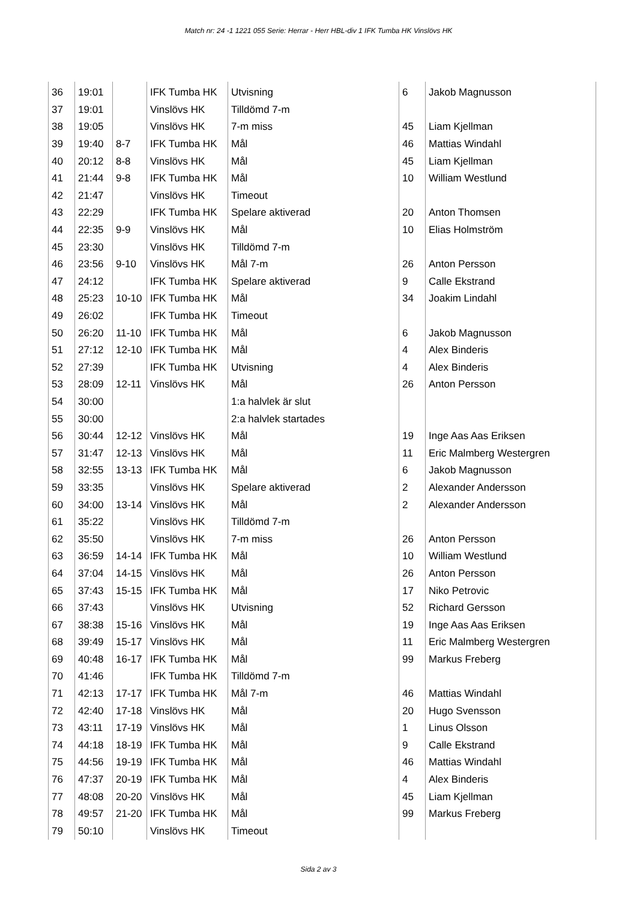Match nr: 24 -1 1221 055 Serie: Herrar - Herr HBL-div 1 IFK Tumba HK Vinslövs HK
| 36 | 19:01 | | IFK Tumba HK | Utvisning | 6 | Jakob Magnusson |
| 37 | 19:01 | | Vinslövs HK | Tilldömd 7-m | | |
| 38 | 19:05 | | Vinslövs HK | 7-m miss | 45 | Liam Kjellman |
| 39 | 19:40 | 8-7 | IFK Tumba HK | Mål | 46 | Mattias Windahl |
| 40 | 20:12 | 8-8 | Vinslövs HK | Mål | 45 | Liam Kjellman |
| 41 | 21:44 | 9-8 | IFK Tumba HK | Mål | 10 | William Westlund |
| 42 | 21:47 | | Vinslövs HK | Timeout | | |
| 43 | 22:29 | | IFK Tumba HK | Spelare aktiverad | 20 | Anton Thomsen |
| 44 | 22:35 | 9-9 | Vinslövs HK | Mål | 10 | Elias Holmström |
| 45 | 23:30 | | Vinslövs HK | Tilldömd 7-m | | |
| 46 | 23:56 | 9-10 | Vinslövs HK | Mål 7-m | 26 | Anton Persson |
| 47 | 24:12 | | IFK Tumba HK | Spelare aktiverad | 9 | Calle Ekstrand |
| 48 | 25:23 | 10-10 | IFK Tumba HK | Mål | 34 | Joakim Lindahl |
| 49 | 26:02 | | IFK Tumba HK | Timeout | | |
| 50 | 26:20 | 11-10 | IFK Tumba HK | Mål | 6 | Jakob Magnusson |
| 51 | 27:12 | 12-10 | IFK Tumba HK | Mål | 4 | Alex Binderis |
| 52 | 27:39 | | IFK Tumba HK | Utvisning | 4 | Alex Binderis |
| 53 | 28:09 | 12-11 | Vinslövs HK | Mål | 26 | Anton Persson |
| 54 | 30:00 | | | 1:a halvlek är slut | | |
| 55 | 30:00 | | | 2:a halvlek startades | | |
| 56 | 30:44 | 12-12 | Vinslövs HK | Mål | 19 | Inge Aas Aas Eriksen |
| 57 | 31:47 | 12-13 | Vinslövs HK | Mål | 11 | Eric Malmberg Westergren |
| 58 | 32:55 | 13-13 | IFK Tumba HK | Mål | 6 | Jakob Magnusson |
| 59 | 33:35 | | Vinslövs HK | Spelare aktiverad | 2 | Alexander Andersson |
| 60 | 34:00 | 13-14 | Vinslövs HK | Mål | 2 | Alexander Andersson |
| 61 | 35:22 | | Vinslövs HK | Tilldömd 7-m | | |
| 62 | 35:50 | | Vinslövs HK | 7-m miss | 26 | Anton Persson |
| 63 | 36:59 | 14-14 | IFK Tumba HK | Mål | 10 | William Westlund |
| 64 | 37:04 | 14-15 | Vinslövs HK | Mål | 26 | Anton Persson |
| 65 | 37:43 | 15-15 | IFK Tumba HK | Mål | 17 | Niko Petrovic |
| 66 | 37:43 | | Vinslövs HK | Utvisning | 52 | Richard Gersson |
| 67 | 38:38 | 15-16 | Vinslövs HK | Mål | 19 | Inge Aas Aas Eriksen |
| 68 | 39:49 | 15-17 | Vinslövs HK | Mål | 11 | Eric Malmberg Westergren |
| 69 | 40:48 | 16-17 | IFK Tumba HK | Mål | 99 | Markus Freberg |
| 70 | 41:46 | | IFK Tumba HK | Tilldömd 7-m | | |
| 71 | 42:13 | 17-17 | IFK Tumba HK | Mål 7-m | 46 | Mattias Windahl |
| 72 | 42:40 | 17-18 | Vinslövs HK | Mål | 20 | Hugo Svensson |
| 73 | 43:11 | 17-19 | Vinslövs HK | Mål | 1 | Linus Olsson |
| 74 | 44:18 | 18-19 | IFK Tumba HK | Mål | 9 | Calle Ekstrand |
| 75 | 44:56 | 19-19 | IFK Tumba HK | Mål | 46 | Mattias Windahl |
| 76 | 47:37 | 20-19 | IFK Tumba HK | Mål | 4 | Alex Binderis |
| 77 | 48:08 | 20-20 | Vinslövs HK | Mål | 45 | Liam Kjellman |
| 78 | 49:57 | 21-20 | IFK Tumba HK | Mål | 99 | Markus Freberg |
| 79 | 50:10 | | Vinslövs HK | Timeout | | |
Sida 2 av 3